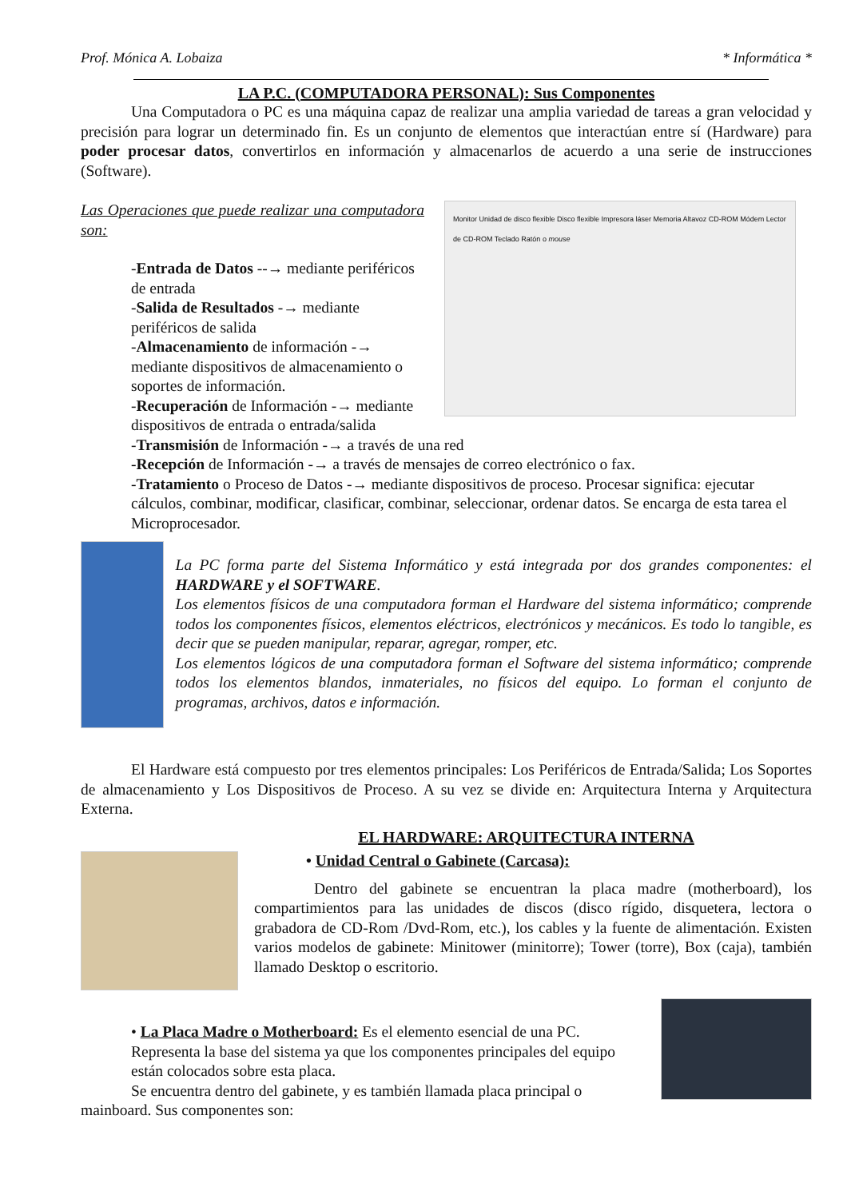Prof. Mónica A. Lobaiza * Informática *
LA P.C. (COMPUTADORA PERSONAL): Sus Componentes
Una Computadora o PC es una máquina capaz de realizar una amplia variedad de tareas a gran velocidad y precisión para lograr un determinado fin. Es un conjunto de elementos que interactúan entre sí (Hardware) para poder procesar datos, convertirlos en información y almacenarlos de acuerdo a una serie de instrucciones (Software).
Las Operaciones que puede realizar una computadora son:
-Entrada de Datos --→ mediante periféricos de entrada
-Salida de Resultados -→ mediante periféricos de salida
-Almacenamiento de información -→ mediante dispositivos de almacenamiento o soportes de información.
-Recuperación de Información -→ mediante dispositivos de entrada o entrada/salida
Monitor Unidad de disco flexible Disco flexible Impresora láser Memoria Altavoz CD-ROM Módem Lector de CD-ROM Teclado Ratón o mouse
-Transmisión de Información -→ a través de una red
-Recepción de Información -→ a través de mensajes de correo electrónico o fax.
-Tratamiento o Proceso de Datos -→ mediante dispositivos de proceso. Procesar significa: ejecutar cálculos, combinar, modificar, clasificar, combinar, seleccionar, ordenar datos. Se encarga de esta tarea el Microprocesador.
La PC forma parte del Sistema Informático y está integrada por dos grandes componentes: el HARDWARE y el SOFTWARE.
Los elementos físicos de una computadora forman el Hardware del sistema informático; comprende todos los componentes físicos, elementos eléctricos, electrónicos y mecánicos. Es todo lo tangible, es decir que se pueden manipular, reparar, agregar, romper, etc.
Los elementos lógicos de una computadora forman el Software del sistema informático; comprende todos los elementos blandos, inmateriales, no físicos del equipo. Lo forman el conjunto de programas, archivos, datos e información.
El Hardware está compuesto por tres elementos principales: Los Periféricos de Entrada/Salida; Los Soportes de almacenamiento y Los Dispositivos de Proceso. A su vez se divide en: Arquitectura Interna y Arquitectura Externa.
EL HARDWARE: ARQUITECTURA INTERNA
• Unidad Central o Gabinete (Carcasa):
Dentro del gabinete se encuentran la placa madre (motherboard), los compartimientos para las unidades de discos (disco rígido, disquetera, lectora o grabadora de CD-Rom /Dvd-Rom, etc.), los cables y la fuente de alimentación. Existen varios modelos de gabinete: Minitower (minitorre); Tower (torre), Box (caja), también llamado Desktop o escritorio.
• La Placa Madre o Motherboard: Es el elemento esencial de una PC. Representa la base del sistema ya que los componentes principales del equipo están colocados sobre esta placa.
Se encuentra dentro del gabinete, y es también llamada placa principal o mainboard. Sus componentes son: